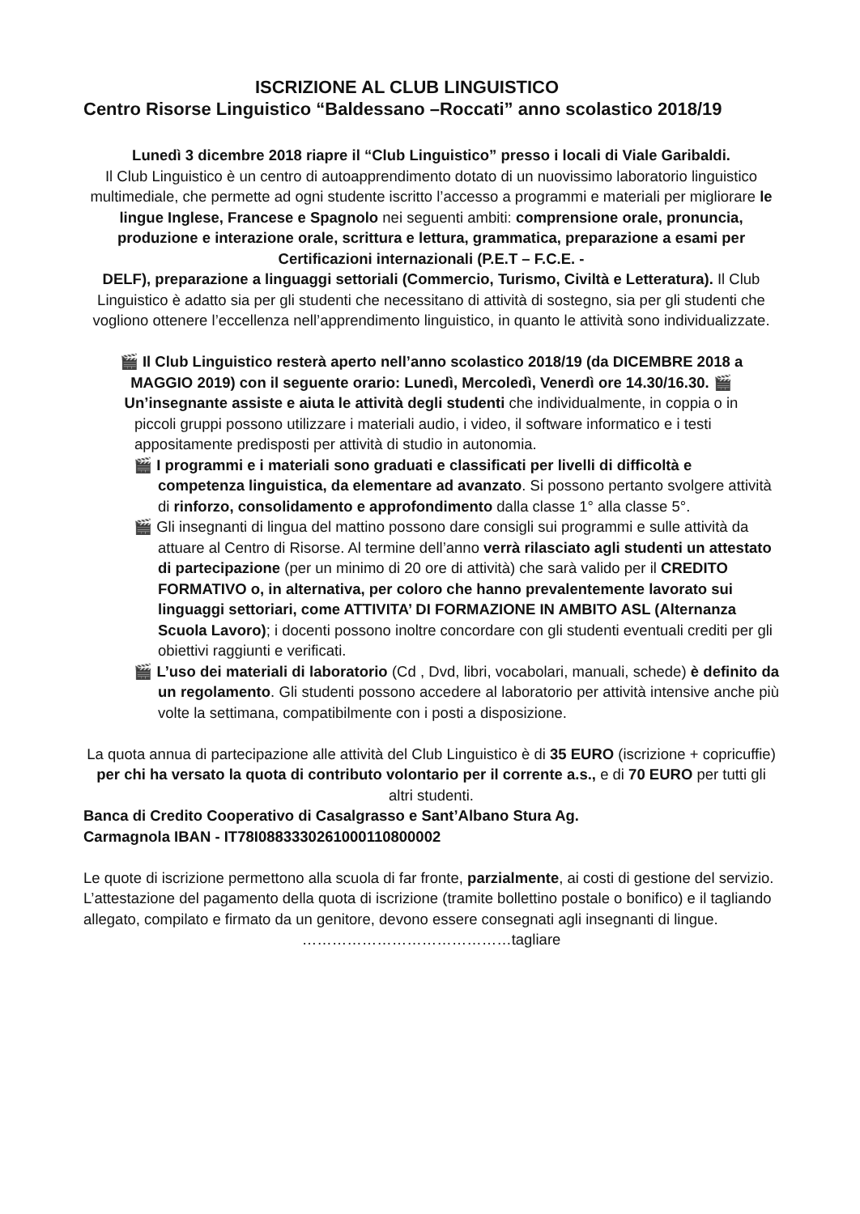ISCRIZIONE AL CLUB LINGUISTICO
Centro Risorse Linguistico “Baldessano –Roccati” anno scolastico 2018/19
Lunedì 3 dicembre 2018 riapre il “Club Linguistico” presso i locali di Viale Garibaldi.
Il Club Linguistico è un centro di autoapprendimento dotato di un nuovissimo laboratorio linguistico multimediale, che permette ad ogni studente iscritto l’accesso a programmi e materiali per migliorare le lingue Inglese, Francese e Spagnolo nei seguenti ambiti: comprensione orale, pronuncia, produzione e interazione orale, scrittura e lettura, grammatica, preparazione a esami per Certificazioni internazionali (P.E.T – F.C.E. -
DELF), preparazione a linguaggi settoriali (Commercio, Turismo, Civiltà e Letteratura). Il Club Linguistico è adatto sia per gli studenti che necessitano di attività di sostegno, sia per gli studenti che vogliono ottenere l’eccellenza nell’apprendimento linguistico, in quanto le attività sono individualizzate.
🎬 Il Club Linguistico resterà aperto nell’anno scolastico 2018/19 (da DICEMBRE 2018 a MAGGIO 2019) con il seguente orario: Lunedì, Mercoledì, Venerdì ore 14.30/16.30. 🎬 Un’insegnante assiste e aiuta le attività degli studenti che individualmente, in coppia o in
piccoli gruppi possono utilizzare i materiali audio, i video, il software informatico e i testi appositamente predisposti per attività di studio in autonomia.
🎬 I programmi e i materiali sono graduati e classificati per livelli di difficoltà e competenza linguistica, da elementare ad avanzato. Si possono pertanto svolgere attività di rinforzo, consolidamento e approfondimento dalla classe 1° alla classe 5°.
🎬 Gli insegnanti di lingua del mattino possono dare consigli sui programmi e sulle attività da attuare al Centro di Risorse. Al termine dell’anno verrà rilasciato agli studenti un attestato di partecipazione (per un minimo di 20 ore di attività) che sarà valido per il CREDITO FORMATIVO o, in alternativa, per coloro che hanno prevalentemente lavorato sui linguaggi settoriari, come ATTIVITA’ DI FORMAZIONE IN AMBITO ASL (Alternanza Scuola Lavoro); i docenti possono inoltre concordare con gli studenti eventuali crediti per gli obiettivi raggiunti e verificati.
🎬 L’uso dei materiali di laboratorio (Cd , Dvd, libri, vocabolari, manuali, schede) è definito da un regolamento. Gli studenti possono accedere al laboratorio per attività intensive anche più volte la settimana, compatibilmente con i posti a disposizione.
La quota annua di partecipazione alle attività del Club Linguistico è di 35 EURO (iscrizione + copricuffie) per chi ha versato la quota di contributo volontario per il corrente a.s., e di 70 EURO per tutti gli altri studenti.
Banca di Credito Cooperativo di Casalgrasso e Sant’Albano Stura Ag.
Carmagnola IBAN - IT78I0883330261000110800002
Le quote di iscrizione permettono alla scuola di far fronte, parzialmente, ai costi di gestione del servizio. L’attestazione del pagamento della quota di iscrizione (tramite bollettino postale o bonifico) e il tagliando allegato, compilato e firmato da un genitore, devono essere consegnati agli insegnanti di lingue.
……………………………………tagliare